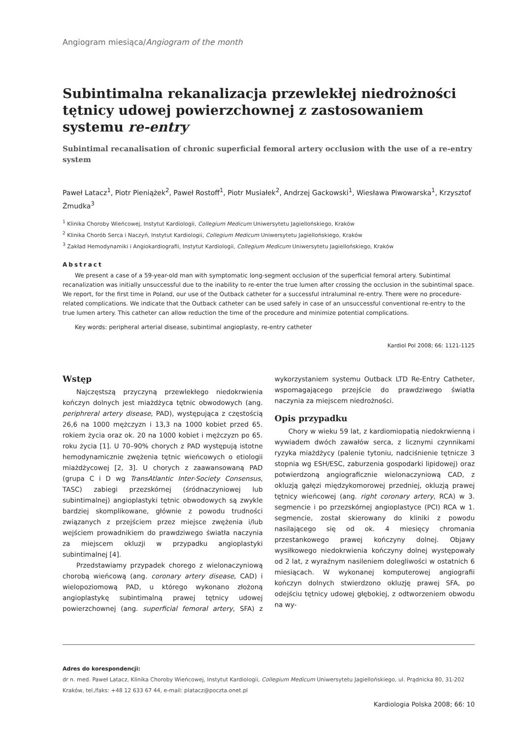Angiogram miesiąca/Angiogram of the month
Subintimalna rekanalizacja przewlekłej niedrożności tętnicy udowej powierzchownej z zastosowaniem systemu re-entry
Subintimal recanalisation of chronic superficial femoral artery occlusion with the use of a re-entry system
Paweł Latacz<sup>1</sup>, Piotr Pieniążek<sup>2</sup>, Paweł Rostoff<sup>1</sup>, Piotr Musiałek<sup>2</sup>, Andrzej Gackowski<sup>1</sup>, Wiesława Piwowarska<sup>1</sup>, Krzysztof Żmudka<sup>3</sup>
<sup>1</sup> Klinika Choroby Wieńcowej, Instytut Kardiologii, Collegium Medicum Uniwersytetu Jagiellońskiego, Kraków
<sup>2</sup> Klinika Chorób Serca i Naczyń, Instytut Kardiologii, Collegium Medicum Uniwersytetu Jagiellońskiego, Kraków
<sup>3</sup> Zakład Hemodynamiki i Angiokardiografii, Instytut Kardiologii, Collegium Medicum Uniwersytetu Jagiellońskiego, Kraków
Abstract
We present a case of a 59-year-old man with symptomatic long-segment occlusion of the superficial femoral artery. Subintimal recanalization was initially unsuccessful due to the inability to re-enter the true lumen after crossing the occlusion in the subintimal space. We report, for the first time in Poland, our use of the Outback catheter for a successful intraluminal re-entry. There were no procedure-related complications. We indicate that the Outback catheter can be used safely in case of an unsuccessful conventional re-entry to the true lumen artery. This catheter can allow reduction the time of the procedure and minimize potential complications.
Key words: peripheral arterial disease, subintimal angioplasty, re-entry catheter
Kardiol Pol 2008; 66: 1121-1125
Wstęp
Najczęstszą przyczyną przewlekłego niedokrwienia kończyn dolnych jest miażdżyca tętnic obwodowych (ang. periphreral artery disease, PAD), występująca z częstością 26,6 na 1000 mężczyzn i 13,3 na 1000 kobiet przed 65. rokiem życia oraz ok. 20 na 1000 kobiet i mężczyzn po 65. roku życia [1]. U 70–90% chorych z PAD występują istotne hemodynamicznie zwężenia tętnic wieńcowych o etiologii miażdżycowej [2, 3]. U chorych z zaawansowaną PAD (grupa C i D wg TransAtlantic Inter-Society Consensus, TASC) zabiegi przezskórnej (śródnaczyniowej lub subintimalnej) angioplastyki tętnic obwodowych są zwykle bardziej skomplikowane, głównie z powodu trudności związanych z przejściem przez miejsce zwężenia i/lub wejściem prowadnikiem do prawdziwego światła naczynia za miejscem okluzji w przypadku angioplastyki subintimalnej [4].
Przedstawiamy przypadek chorego z wielonaczyniową chorobą wieńcową (ang. coronary artery disease, CAD) i wielopoziomową PAD, u którego wykonano złożoną angioplastykę subintimalną prawej tętnicy udowej powierzchownej (ang. superficial femoral artery, SFA) z wykorzystaniem systemu Outback LTD Re-Entry Catheter, wspomagającego przejście do prawdziwego światła naczynia za miejscem niedrożności.
Opis przypadku
Chory w wieku 59 lat, z kardiomiopatią niedokrwienną i wywiadem dwóch zawałów serca, z licznymi czynnikami ryzyka miażdżycy (palenie tytoniu, nadciśnienie tętnicze 3 stopnia wg ESH/ESC, zaburzenia gospodarki lipidowej) oraz potwierdzoną angiograficznie wielonaczyniową CAD, z okluzją gałęzi międzykomorowej przedniej, okluzją prawej tętnicy wieńcowej (ang. right coronary artery, RCA) w 3. segmencie i po przezskórnej angioplastyce (PCI) RCA w 1. segmencie, został skierowany do kliniki z powodu nasilającego się od ok. 4 miesięcy chromania przestankowego prawej kończyny dolnej. Objawy wysiłkowego niedokrwienia kończyny dolnej występowały od 2 lat, z wyraźnym nasileniem dolegliwości w ostatnich 6 miesiącach. W wykonanej komputerowej angiografii kończyn dolnych stwierdzono okluzję prawej SFA, po odejściu tętnicy udowej głębokiej, z odtworzeniem obwodu na wy-
Adres do korespondencji:
dr n. med. Paweł Latacz, Klinika Choroby Wieńcowej, Instytut Kardiologii, Collegium Medicum Uniwersytetu Jagiellońskiego, ul. Prądnicka 80, 31-202 Kraków, tel./faks: +48 12 633 67 44, e-mail: platacz@poczta.onet.pl
Kardiologia Polska 2008; 66: 10